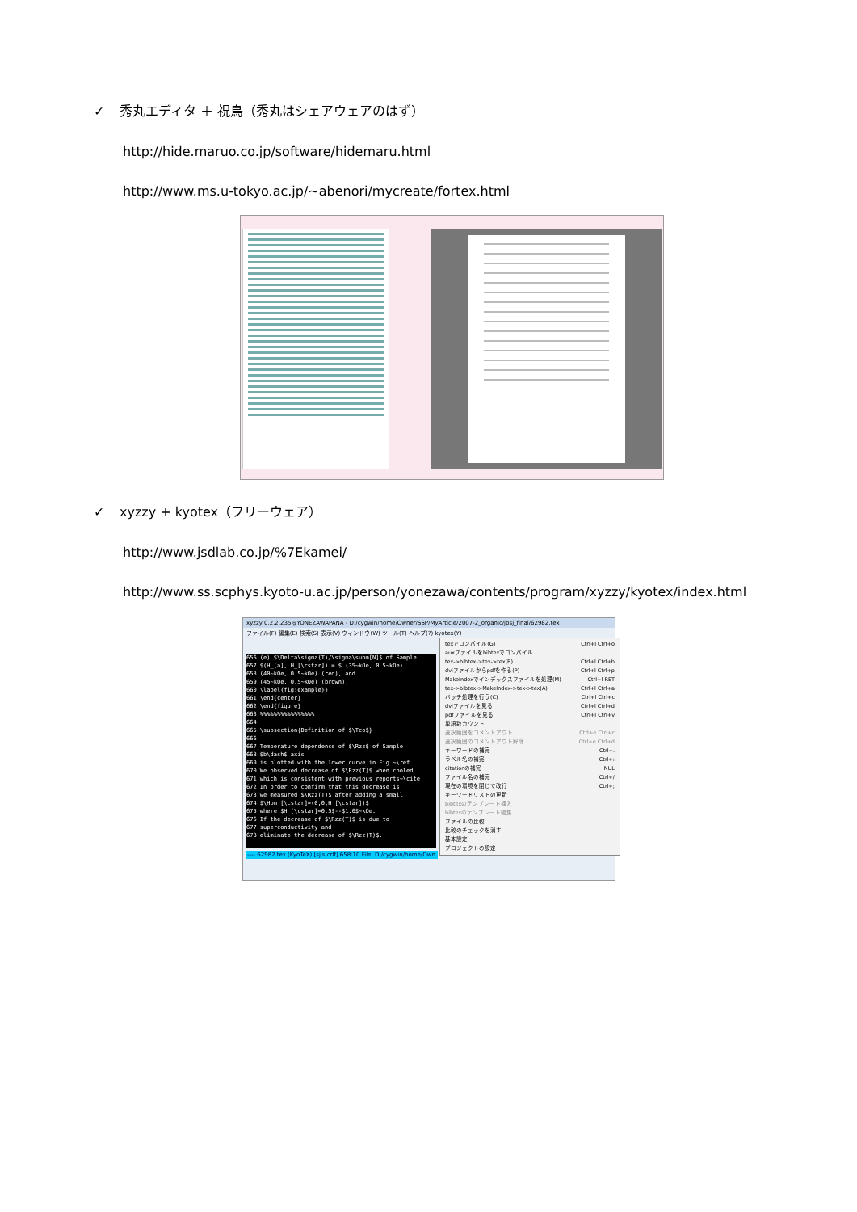✓ 秀丸エディタ ＋ 祝鳥（秀丸はシェアウェアのはず）
http://hide.maruo.co.jp/software/hidemaru.html
http://www.ms.u-tokyo.ac.jp/~abenori/mycreate/fortex.html
✓ xyzzy + kyotex（フリーウェア）
http://www.jsdlab.co.jp/%7Ekamei/
http://www.ss.scphys.kyoto-u.ac.jp/person/yonezawa/contents/program/xyzzy/kyotex/index.html
xyzzy 0.2.2.235@YONEZAWAPANA - D:/cygwin/home/Owner/SSP/MyArticle/2007-2_organic/jpsj_final/62982.tex
ファイル(F) 編集(E) 検索(S) 表示(V) ウィンドウ(W) ツール(T) ヘルプ(?) kyotex(Y)
656 (e) $\Delta\sigma(T)/\sigma\subm[N]$ of Sample
657 $(H_[a], H_[\cstar]) = $ (35~kOe, 0.5~kOe)
658 (40~kOe, 0.5~kOe) (red), and
659 (45~kOe, 0.5~kOe) (brown).
660 \label{fig:example}}
661 \end{center}
662 \end{figure}
663 %%%%%%%%%%%%%%%%
664
665 \subsection{Definition of $\Tco$}
666
667 Temperature dependence of $\Rzz$ of Sample
668 $b\dash$ axis
669 is plotted with the lower curve in Fig.~\ref
670 We observed decrease of $\Rzz(T)$ when cooled
671 which is consistent with previous reports~\cite
672 In order to confirm that this decrease is
673 we measured $\Rzz(T)$ after adding a small
674 $\Hbm_[\cstar]=(0,0,H_[\cstar])$
675 where $H_[\cstar]=0.5$--$1.0$~kOe.
676 If the decrease of $\Rzz(T)$ is due to
677 superconductivity and
678 eliminate the decrease of $\Rzz(T)$.
---- 62982.tex (KyoTeX) [sjis:crlf] 658:10 File: D:/cygwin/home/Own
texでコンパイル(G) Ctrl+l Ctrl+o
auxファイルをbibtexでコンパイル
tex->bibtex->tex->tex(B) Ctrl+l Ctrl+b
dviファイルからpdfを作る(P) Ctrl+l Ctrl+p
MakeIndexでインデックスファイルを処理(M) Ctrl+l RET
tex->bibtex->MakeIndex->tex->tex(A) Ctrl+l Ctrl+a
バッチ処理を行う(C) Ctrl+l Ctrl+c
dviファイルを見る Ctrl+l Ctrl+d
pdfファイルを見る Ctrl+l Ctrl+v
単語数カウント
選択範囲をコメントアウト Ctrl+e Ctrl+c
選択範囲のコメントアウト解除 Ctrl+e Ctrl+d
キーワードの補完 Ctrl+.
ラベル名の補完 Ctrl+:
citationの補完 NUL
ファイル名の補完 Ctrl+/
現在の環境を閉じて改行 Ctrl+;
キーワードリストの更新
bibtexのテンプレート挿入
bibtexのテンプレート編集
ファイルの比較
比較のチェックを消す
基本設定
プロジェクトの設定